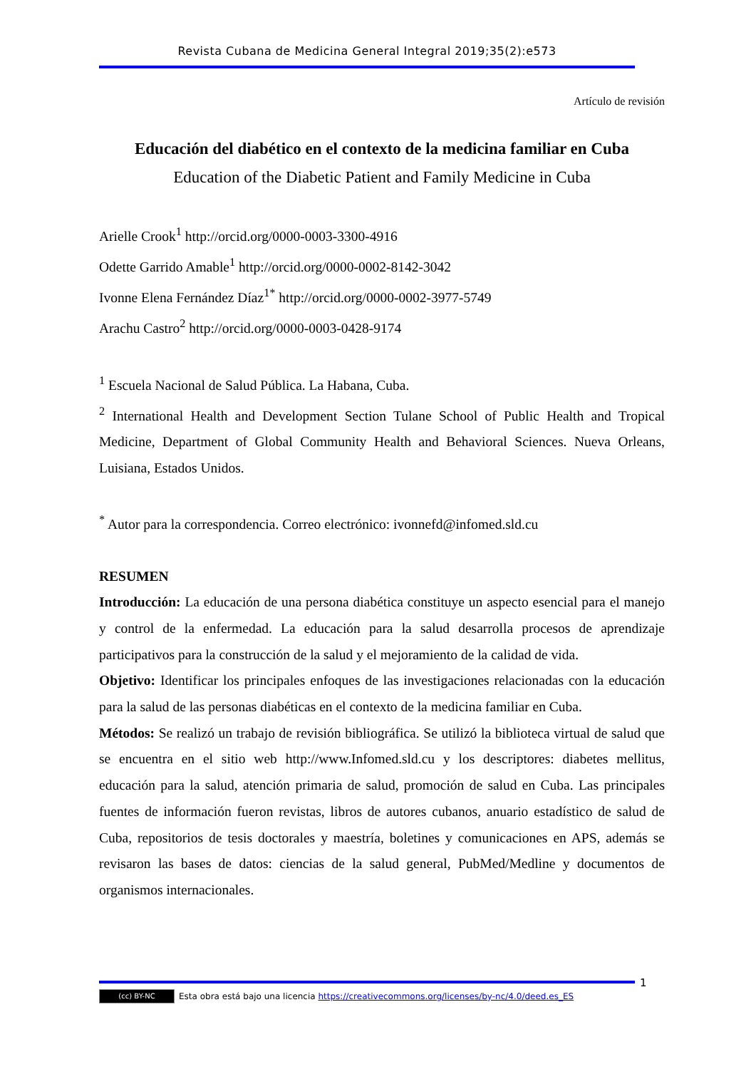Revista Cubana de Medicina General Integral 2019;35(2):e573
Artículo de revisión
Educación del diabético en el contexto de la medicina familiar en Cuba
Education of the Diabetic Patient and Family Medicine in Cuba
Arielle Crook<sup>1</sup> http://orcid.org/0000-0003-3300-4916
Odette Garrido Amable<sup>1</sup> http://orcid.org/0000-0002-8142-3042
Ivonne Elena Fernández Díaz<sup>1*</sup> http://orcid.org/0000-0002-3977-5749
Arachu Castro<sup>2</sup> http://orcid.org/0000-0003-0428-9174
<sup>1</sup> Escuela Nacional de Salud Pública. La Habana, Cuba.
<sup>2</sup> International Health and Development Section Tulane School of Public Health and Tropical Medicine, Department of Global Community Health and Behavioral Sciences. Nueva Orleans, Luisiana, Estados Unidos.
<sup>*</sup> Autor para la correspondencia. Correo electrónico: ivonnefd@infomed.sld.cu
RESUMEN
Introducción: La educación de una persona diabética constituye un aspecto esencial para el manejo y control de la enfermedad. La educación para la salud desarrolla procesos de aprendizaje participativos para la construcción de la salud y el mejoramiento de la calidad de vida.
Objetivo: Identificar los principales enfoques de las investigaciones relacionadas con la educación para la salud de las personas diabéticas en el contexto de la medicina familiar en Cuba.
Métodos: Se realizó un trabajo de revisión bibliográfica. Se utilizó la biblioteca virtual de salud que se encuentra en el sitio web http://www.Infomed.sld.cu y los descriptores: diabetes mellitus, educación para la salud, atención primaria de salud, promoción de salud en Cuba. Las principales fuentes de información fueron revistas, libros de autores cubanos, anuario estadístico de salud de Cuba, repositorios de tesis doctorales y maestría, boletines y comunicaciones en APS, además se revisaron las bases de datos: ciencias de la salud general, PubMed/Medline y documentos de organismos internacionales.
1
(cc) BY-NC Esta obra está bajo una licencia https://creativecommons.org/licenses/by-nc/4.0/deed.es_ES